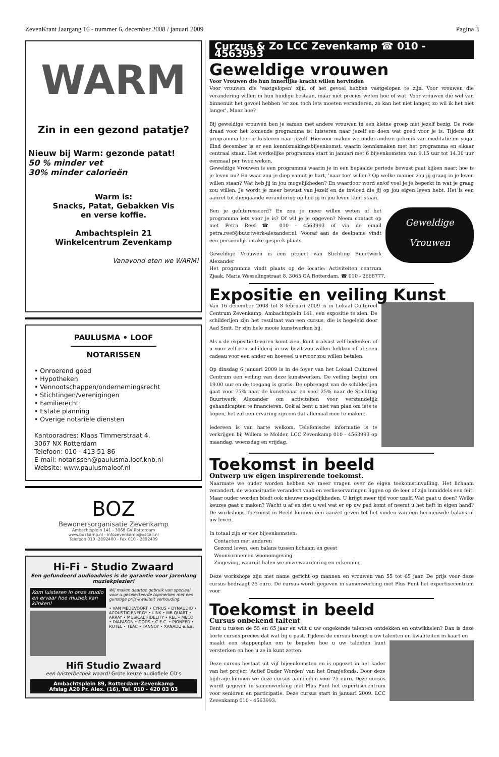ZevenKrant Jaargang 16 - nummer 6, december 2008 / januari 2009 Pagina 3
WARM
Zin in een gezond patatje?
Nieuw bij Warm: gezonde patat!
50 % minder vet
30% minder calorieën
Warm is:
Snacks, Patat, Gebakken Vis
en verse koffie.
Ambachtsplein 21
Winkelcentrum Zevenkamp
Vanavond eten we WARM!
PAULUSMA • LOOF
NOTARISSEN
• Onroerend goed
• Hypotheken
• Vennootschappen/ondernemingsrecht
• Stichtingen/verenigingen
• Familierecht
• Estate planning
• Overige notariële diensten
Kantooradres: Klaas Timmerstraat 4,
3067 NX Rotterdam
Telefoon: 010 - 413 51 86
E-mail: notarissen@paulusma.loof.knb.nl
Website: www.paulusmaloof.nl
BOZ
Bewonersorganisatie Zevenkamp
Ambachtsplein 141 - 3068 GV Rotterdam
www.bo7kamp.nl - infozevenkamp@xs4all.nl
Telefoon 010 -2892400 - Fax 010 - 2892409
Hi-Fi - Studio Zwaard
Een gefundeerd audioadvies is de garantie voor jarenlang muziekplezier!
Kom luisteren in onze studio en ervaar hoe muziek kan klinken!
Wij maken daartoe gebruik van speciaal voor u geselecteerde topmerken met een gunstige prijs-kwaliteit verhouding.
• VAN MEDEVOORT • CYRUS • DYNAUDIO • ACOUSTIC ENERGY • LINK • MB QUART • ARRAY • MUSICAL FIDELITY • REL • MECO • DIAPASON • OODS • C.E.C. • PIONEER • ROTEL • TEAC • TANNOY • XANADU e.a.a.
Hifi Studio Zwaard
een luisterbezoek waard! Grote keuze audiofiele CD's
Ambachtsplein 89, Rotterdam-Zevenkamp
Afslag A20 Pr. Alex. (16), Tel. 010 - 420 03 03
Curzus & Zo LCC Zevenkamp ☎ 010 - 4563993
Geweldige vrouwen
Voor Vrouwen die hun innerlijke kracht willen hervinden
Voor vrouwen die 'vastgelopen' zijn, of het gevoel hebben vastgelopen te zijn. Voor vrouwen die verandering willen in hun huidige bestaan, maar niet precies weten hoe of wat. Voor vrouwen die wel van binnenuit het gevoel hebben 'er zou toch iets moeten veranderen, zo kan het niet langer, zo wil ik het niet langer'. Maar hoe?
Bij geweldige vrouwen ben je samen met andere vrouwen in een kleine groep met jezelf bezig. De rode draad voor het komende programma is: luisteren naar jezelf en doen wat goed voor je is. Tijdens dit programma leer je luisteren naar jezelf. Hiervoor maken we onder andere gebruik van meditatie en yoga. Eind december is er een kennismakingsbijeenkomst, waarin kennismaken met het programma en elkaar centraal staan. Het werkelijke programma start in januari met 6 bijeenkomsten van 9.15 uur tot 14.30 uur eenmaal per twee weken.
Geweldige Vrouwen is een programma waarin je in een bepaalde periode bewust gaat kijken naar: hoe is je leven nu? En waar zou je diep vanuit je hart, 'naar toe' willen? Op welke manier zou jij graag in je leven willen staan? Wat heb jij in jou mogelijkheden? En waardoor word en/of voel je je beperkt in wat je graag zou willen. Je wordt je meer bewust van jezelf en de invloed die jij op jou eigen leven hebt. Het is een aanzet tot diepgaande verandering op hoe jij in jou leven kunt staan.
Geweldige
Vrouwen
Ben je geïnteresseerd? En zou je meer willen weten of het programma iets voor je is? Of wil je je opgeven? Neem contact op met Petra Reef ☎ 010 - 4563993 of via de email petra.reef@buurtwerk-alexander.nl. Vooraf aan de deelname vindt een persoonlijk intake gesprek plaats.
Geweldige Vrouwen is een project van Stichting Buurtwerk Alexander
Het programma vindt plaats op de locatie: Activiteiten centrum Zjaak, Maria Wesselingstraat 8, 3065 GA Rotterdam, ☎ 010 - 2668777.
Expositie en veiling Kunst
Van 16 december 2008 tot 8 februari 2009 is in Lokaal Cultureel Centrum Zevenkamp, Ambachtsplein 141, een expositie te zien. De schilderijen zijn het resultaat van een cursus, die is begeleid door Aad Smit. Er zijn hele mooie kunstwerken bij.
Als u de expositie tevoren komt zien, kunt u alvast zelf bedenken of u voor zelf een schilderij in uw bezit zou willen hebben of al seen cadeau voor een ander en hoeveel u ervoor zou willen betalen.
Op dinsdag 6 januari 2009 is in de foyer van het Lokaal Cultureel Centrum een veiling van deze kunstwerken. De veiling begint om 19.00 uur en de toegang is gratis. De opbrengst van de schilderijen gaat voor 75% naar de kunstenaar en voor 25% naar de Stichting Buurtwerk Alexander om activiteiten voor verstandelijk gehandicapten te financieren. Ook al bent u niet van plan om iets te kopen, het zal een ervaring zijn om dat allemaal mee te maken.
Iedereen is van harte welkom. Telefonische informatie is te verkrijgen bij Willem te Molder, LCC Zevenkamp 010 - 4563993 op maandag, woensdag en vrijdag.
Toekomst in beeld
Ontwerp uw eigen inspirerende toekomst.
Naarmate we ouder worden hebben we meer vragen over de eigen toekomstinvulling. Het lichaam verandert, de woonsituatie verandert vaak en verlieservaringen liggen op de loer of zijn inmiddels een feit. Maar ouder worden biedt ook nieuwe mogelijkheden. U krijgt meer tijd voor uzelf. Wat gaat u doen? Welke keuzes gaat u maken? Wacht u af en ziet u wel wat er op uw pad komt of neemt u het heft in eigen hand? De workshops Toekomst in Beeld kunnen een aanzet geven tot het vinden van een hernieuwde balans in uw leven.
In totaal zijn er vier bijeenkomsten:
Contacten met anderen
Gezond leven, een balans tussen lichaam en geest
Woonvormen en woonomgeving
Zingeving, waaruit halen we onze waardering en erkenning.
Deze workshops zijn met name gericht op mannen en vrouwen van 55 tot 65 jaar. De prijs voor deze cursus bedraagt 25 euro. De cursus wordt gegeven in samenwerking met Plus Punt het expertisecentrum voor
Toekomst in beeld
Cursus onbekend taltent
Bent u tussen de 55 en 65 jaar en wilt u uw ongekende talenten ontdekken en ontwikkelen? Dan is deze korte cursus precies dat wat bij u past. Tijdens de cursus brengt u uw talenten en kwaliteiten in kaart en
maakt een stappenplan om te bepalen hoe u uw talenten kunt versterken en hoe u ze in kunt zetten.
Deze cursus bestaat uit vijf bijeenkomsten en is opgezet in het kader van het project 'Actief Ouder Worden' van het Oranjefonds. Door deze bijdrage kunnen we deze cursus aanbieden voor 25 euro. Deze cursus wordt gegeven in samenwerking met Plus Punt het expertisecentrum voor senioren en participatie. Deze cursus start in januari 2009. LCC Zevenkamp 010 - 4563993.